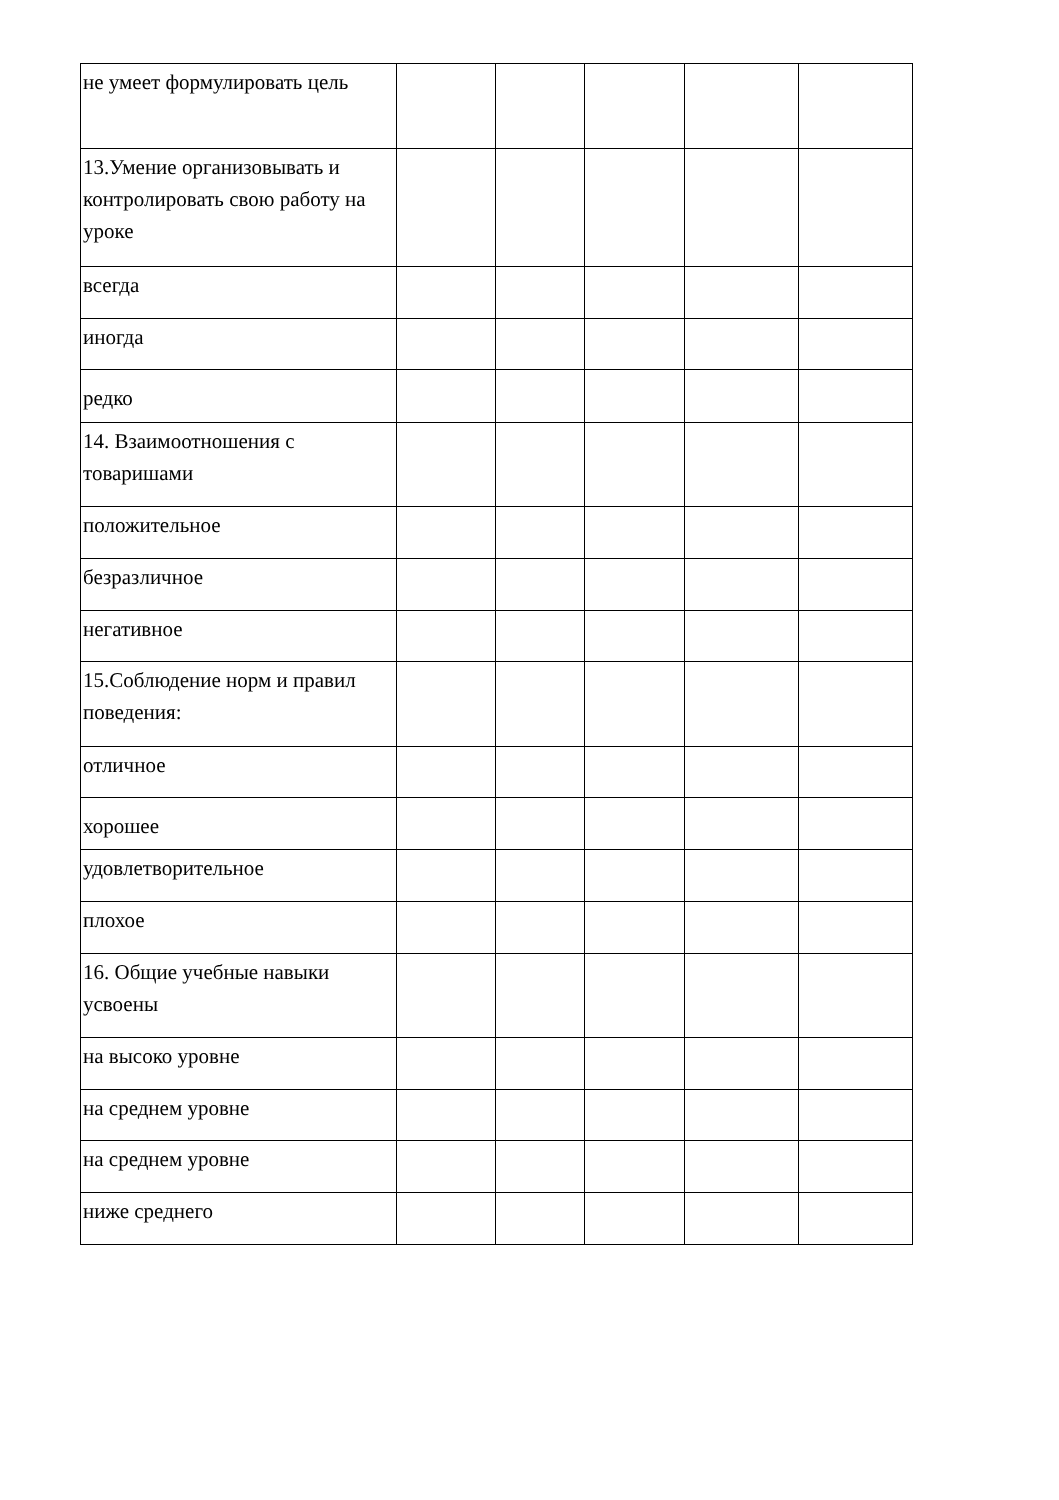| не умеет формулировать цель | | | | | |
| 13.Умение организовывать и контролировать свою работу на уроке | | | | | |
| всегда | | | | | |
| иногда | | | | | |
| редко | | | | | |
| 14. Взаимоотношения с товаришами | | | | | |
| положительное | | | | | |
| безразличное | | | | | |
| негативное | | | | | |
| 15.Соблюдение норм и правил поведения: | | | | | |
| отличное | | | | | |
| хорошее | | | | | |
| удовлетворительное | | | | | |
| плохое | | | | | |
| 16. Общие учебные навыки усвоены | | | | | |
| на высоко уровне | | | | | |
| на среднем уровне | | | | | |
| на среднем уровне | | | | | |
| ниже среднего | | | | | |